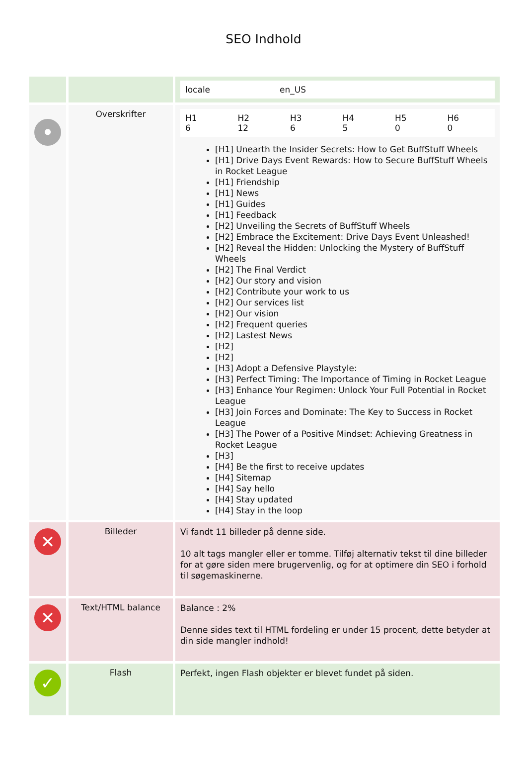SEO Indhold
| | | / locale / en_US / |
| • | Overskrifter | / H1 6 / H2 12 / H3 6 / H4 5 / H5 0 / H6 0 / [H1] Unearth the Insider Secrets: How to Get BuffStuff Wheels [H1] Drive Days Event Rewards: How to Secure BuffStuff Wheels in Rocket League [H1] Friendship [H1] News [H1] Guides [H1] Feedback [H2] Unveiling the Secrets of BuffStuff Wheels [H2] Embrace the Excitement: Drive Days Event Unleashed! [H2] Reveal the Hidden: Unlocking the Mystery of BuffStuff Wheels [H2] The Final Verdict [H2] Our story and vision [H2] Contribute your work to us [H2] Our services list [H2] Our vision [H2] Frequent queries [H2] Lastest News [H2] [H2] [H3] Adopt a Defensive Playstyle: [H3] Perfect Timing: The Importance of Timing in Rocket League [H3] Enhance Your Regimen: Unlock Your Full Potential in Rocket League [H3] Join Forces and Dominate: The Key to Success in Rocket League [H3] The Power of a Positive Mindset: Achieving Greatness in Rocket League [H3] [H4] Be the first to receive updates [H4] Sitemap [H4] Say hello [H4] Stay updated [H4] Stay in the loop |
| ✕ | Billeder | Vi fandt 11 billeder på denne side. 10 alt tags mangler eller er tomme. Tilføj alternativ tekst til dine billeder for at gøre siden mere brugervenlig, og for at optimere din SEO i forhold til søgemaskinerne. |
| ✕ | Text/HTML balance | Balance : 2% Denne sides text til HTML fordeling er under 15 procent, dette betyder at din side mangler indhold! |
| ✓ | Flash | Perfekt, ingen Flash objekter er blevet fundet på siden. |